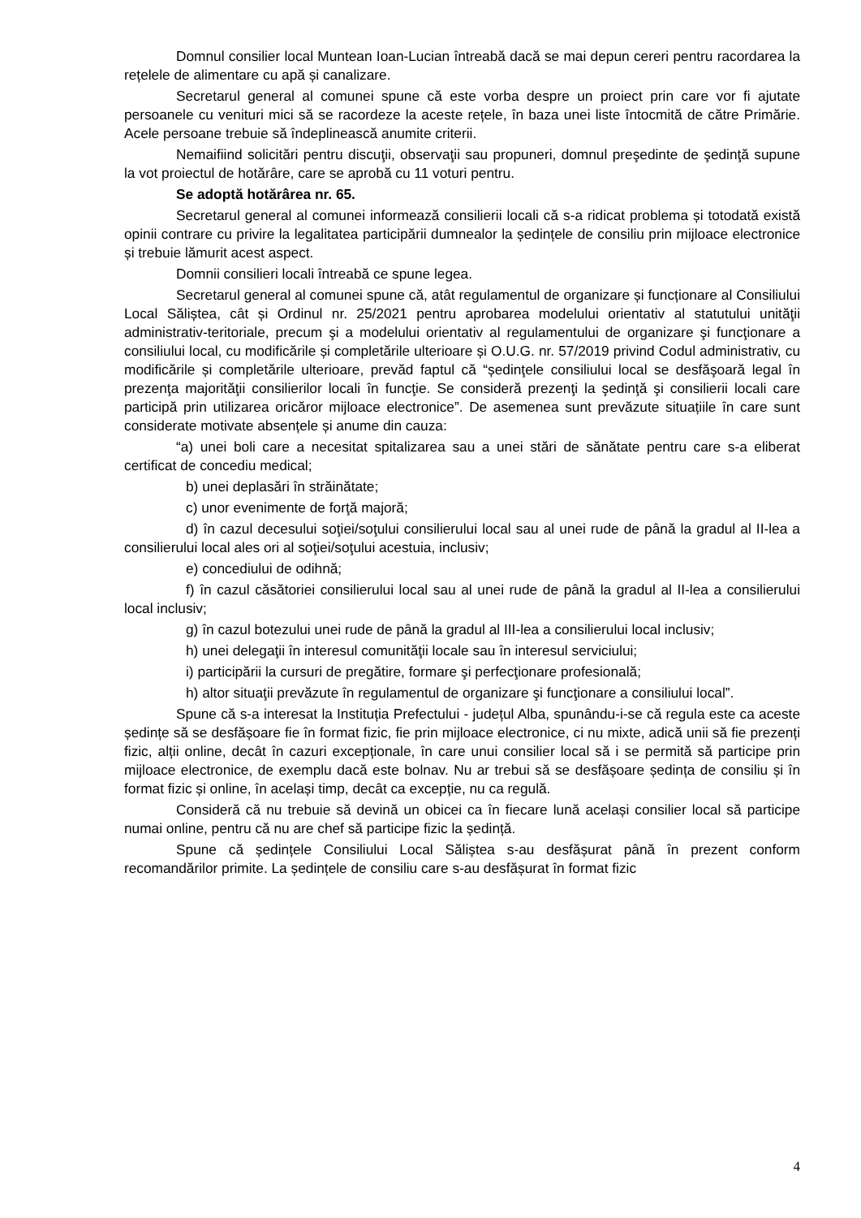Domnul consilier local Muntean Ioan-Lucian întreabă dacă se mai depun cereri pentru racordarea la rețelele de alimentare cu apă și canalizare.
Secretarul general al comunei spune că este vorba despre un proiect prin care vor fi ajutate persoanele cu venituri mici să se racordeze la aceste rețele, în baza unei liste întocmită de către Primărie. Acele persoane trebuie să îndeplinească anumite criterii.
Nemaifiind solicitări pentru discuţii, observaţii sau propuneri, domnul preşedinte de şedinţă supune la vot proiectul de hotărâre, care se aprobă cu 11 voturi pentru.
Se adoptă hotărârea nr. 65.
Secretarul general al comunei informează consilierii locali că s-a ridicat problema și totodată există opinii contrare cu privire la legalitatea participării dumnealor la ședințele de consiliu prin mijloace electronice și trebuie lămurit acest aspect.
Domnii consilieri locali întreabă ce spune legea.
Secretarul general al comunei spune că, atât regulamentul de organizare și funcționare al Consiliului Local Săliștea, cât și Ordinul nr. 25/2021 pentru aprobarea modelului orientativ al statutului unităţii administrativ-teritoriale, precum şi a modelului orientativ al regulamentului de organizare şi funcţionare a consiliului local, cu modificările și completările ulterioare și O.U.G. nr. 57/2019 privind Codul administrativ, cu modificările și completările ulterioare, prevăd faptul că “ședinţele consiliului local se desfăşoară legal în prezenţa majorităţii consilierilor locali în funcţie. Se consideră prezenţi la şedinţă şi consilierii locali care participă prin utilizarea oricăror mijloace electronice”. De asemenea sunt prevăzute situațiile în care sunt considerate motivate absențele și anume din cauza:
“a) unei boli care a necesitat spitalizarea sau a unei stări de sănătate pentru care s-a eliberat certificat de concediu medical;
b) unei deplasări în străinătate;
c) unor evenimente de forţă majoră;
d) în cazul decesului soţiei/soţului consilierului local sau al unei rude de până la gradul al II-lea a consilierului local ales ori al soţiei/soţului acestuia, inclusiv;
e) concediului de odihnă;
f) în cazul căsătoriei consilierului local sau al unei rude de până la gradul al II-lea a consilierului local inclusiv;
g) în cazul botezului unei rude de până la gradul al III-lea a consilierului local inclusiv;
h) unei delegaţii în interesul comunităţii locale sau în interesul serviciului;
i) participării la cursuri de pregătire, formare şi perfecţionare profesională;
h) altor situaţii prevăzute în regulamentul de organizare şi funcţionare a consiliului local”.
Spune că s-a interesat la Instituția Prefectului - județul Alba, spunându-i-se că regula este ca aceste ședințe să se desfășoare fie în format fizic, fie prin mijloace electronice, ci nu mixte, adică unii să fie prezenți fizic, alții online, decât în cazuri excepționale, în care unui consilier local să i se permită să participe prin mijloace electronice, de exemplu dacă este bolnav. Nu ar trebui să se desfășoare ședința de consiliu și în format fizic și online, în același timp, decât ca excepție, nu ca regulă.
Consideră că nu trebuie să devină un obicei ca în fiecare lună același consilier local să participe numai online, pentru că nu are chef să participe fizic la ședință.
Spune că ședințele Consiliului Local Săliștea s-au desfășurat până în prezent conform recomandărilor primite. La ședințele de consiliu care s-au desfășurat în format fizic
4